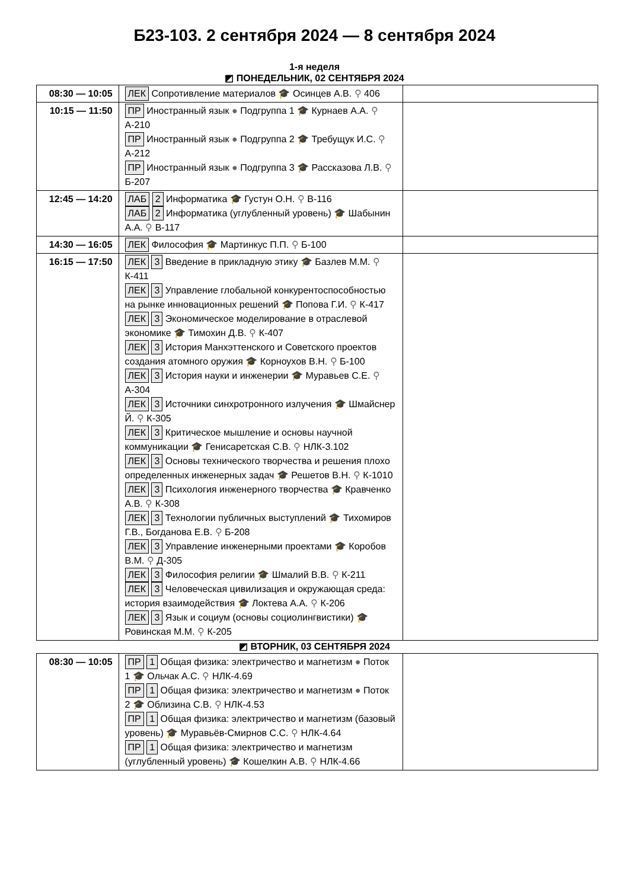Б23-103. 2 сентября 2024 — 8 сентября 2024
1-я неделя
◩ ПОНЕДЕЛЬНИК, 02 СЕНТЯБРЯ 2024
| 08:30 — 10:05 | ЛЕК Сопротивление материалов 🎓 Осинцев А.В. ⚲ 406 | |
| 10:15 — 11:50 | ПР Иностранный язык ● Подгруппа 1 🎓 Курнаев А.А. ⚲ А-210 ПР Иностранный язык ● Подгруппа 2 🎓 Требущук И.С. ⚲ А-212 ПР Иностранный язык ● Подгруппа 3 🎓 Рассказова Л.В. ⚲ Б-207 | |
| 12:45 — 14:20 | ЛАБ 2 Информатика 🎓 Густун О.Н. ⚲ В-116 ЛАБ 2 Информатика (углубленный уровень) 🎓 Шабынин А.А. ⚲ В-117 | |
| 14:30 — 16:05 | ЛЕК Философия 🎓 Мартинкус П.П. ⚲ Б-100 | |
| 16:15 — 17:50 | ЛЕК 3 Введение в прикладную этику 🎓 Базлев М.М. ⚲ К-411 ЛЕК 3 Управление глобальной конкурентоспособностью на рынке инновационных решений 🎓 Попова Г.И. ⚲ К-417 ЛЕК 3 Экономическое моделирование в отраслевой экономике 🎓 Тимохин Д.В. ⚲ К-407 ЛЕК 3 История Манхэттенского и Советского проектов создания атомного оружия 🎓 Корноухов В.Н. ⚲ Б-100 ЛЕК 3 История науки и инженерии 🎓 Муравьев С.Е. ⚲ А-304 ЛЕК 3 Источники синхротронного излучения 🎓 Шмайснер Й. ⚲ К-305 ЛЕК 3 Критическое мышление и основы научной коммуникации 🎓 Генисаретская С.В. ⚲ НЛК-3.102 ЛЕК 3 Основы технического творчества и решения плохо определенных инженерных задач 🎓 Решетов В.Н. ⚲ К-1010 ЛЕК 3 Психология инженерного творчества 🎓 Кравченко А.В. ⚲ К-308 ЛЕК 3 Технологии публичных выступлений 🎓 Тихомиров Г.В., Богданова Е.В. ⚲ Б-208 ЛЕК 3 Управление инженерными проектами 🎓 Коробов В.М. ⚲ Д-305 ЛЕК 3 Философия религии 🎓 Шмалий В.В. ⚲ К-211 ЛЕК 3 Человеческая цивилизация и окружающая среда: история взаимодействия 🎓 Локтева А.А. ⚲ К-206 ЛЕК 3 Язык и социум (основы социолингвистики) 🎓 Ровинская М.М. ⚲ К-205 | |
◩ ВТОРНИК, 03 СЕНТЯБРЯ 2024
| 08:30 — 10:05 | ПР 1 Общая физика: электричество и магнетизм ● Поток 1 🎓 Ольчак А.С. ⚲ НЛК-4.69 ПР 1 Общая физика: электричество и магнетизм ● Поток 2 🎓 Облизина С.В. ⚲ НЛК-4.53 ПР 1 Общая физика: электричество и магнетизм (базовый уровень) 🎓 Муравьёв-Смирнов С.С. ⚲ НЛК-4.64 ПР 1 Общая физика: электричество и магнетизм (углубленный уровень) 🎓 Кошелкин А.В. ⚲ НЛК-4.66 | |